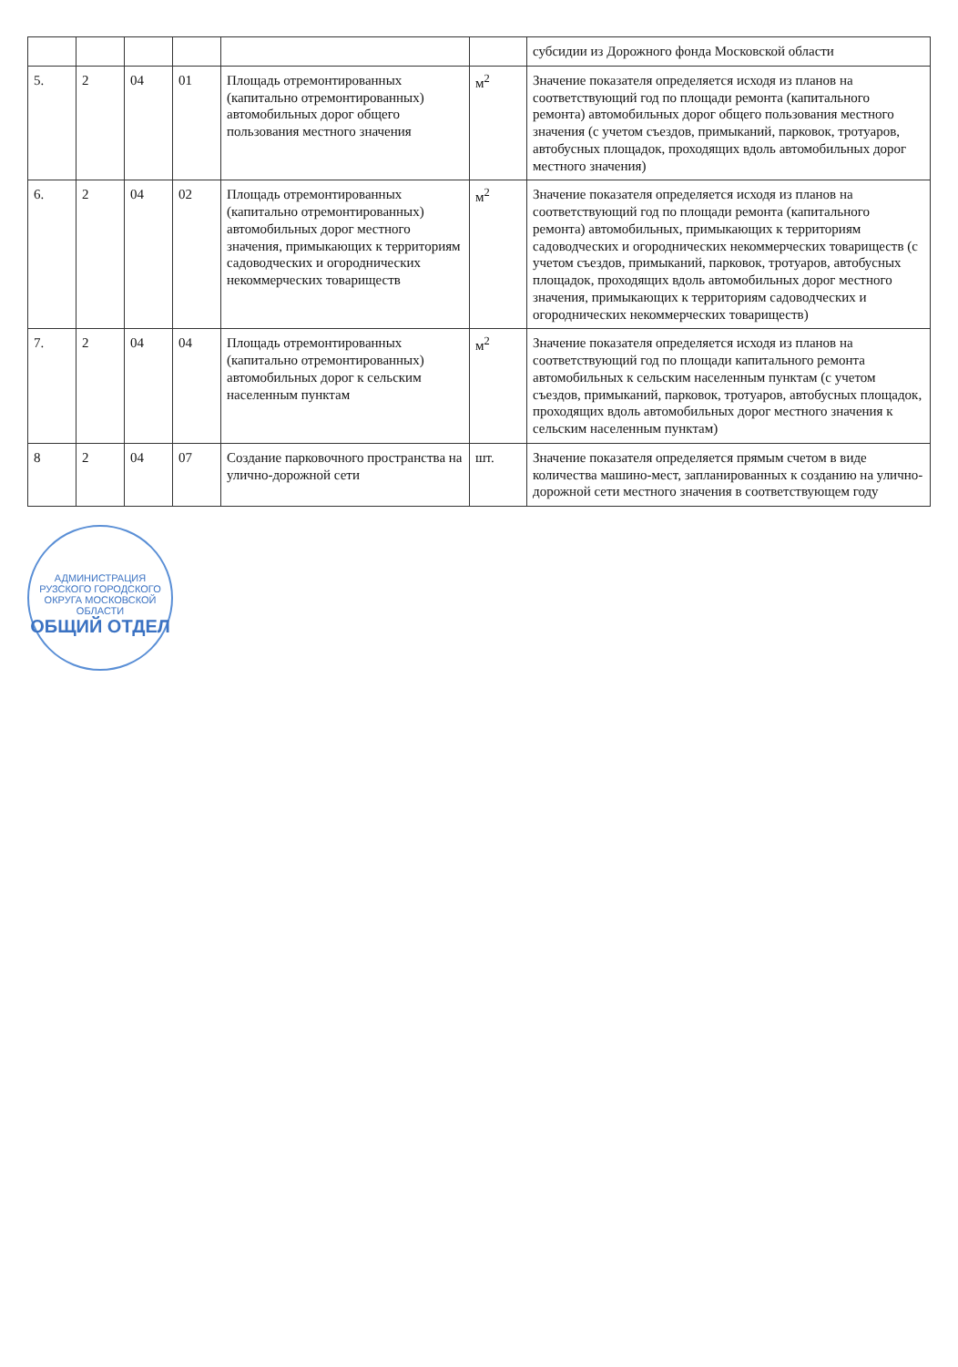| | | | | | | субсидии из Дорожного фонда Московской области |
| 5. | 2 | 04 | 01 | Площадь отремонтированных (капитально отремонтированных) автомобильных дорог общего пользования местного значения | м<sup>2</sup> | Значение показателя определяется исходя из планов на соответствующий год по площади ремонта (капитального ремонта) автомобильных дорог общего пользования местного значения (с учетом съездов, примыканий, парковок, тротуаров, автобусных площадок, проходящих вдоль автомобильных дорог местного значения) |
| 6. | 2 | 04 | 02 | Площадь отремонтированных (капитально отремонтированных) автомобильных дорог местного значения, примыкающих к территориям садоводческих и огороднических некоммерческих товариществ | м<sup>2</sup> | Значение показателя определяется исходя из планов на соответствующий год по площади ремонта (капитального ремонта) автомобильных, примыкающих к территориям садоводческих и огороднических некоммерческих товариществ (с учетом съездов, примыканий, парковок, тротуаров, автобусных площадок, проходящих вдоль автомобильных дорог местного значения, примыкающих к территориям садоводческих и огороднических некоммерческих товариществ) |
| 7. | 2 | 04 | 04 | Площадь отремонтированных (капитально отремонтированных) автомобильных дорог к сельским населенным пунктам | м<sup>2</sup> | Значение показателя определяется исходя из планов на соответствующий год по площади капитального ремонта автомобильных к сельским населенным пунктам (с учетом съездов, примыканий, парковок, тротуаров, автобусных площадок, проходящих вдоль автомобильных дорог местного значения к сельским населенным пунктам) |
| 8 | 2 | 04 | 07 | Создание парковочного пространства на улично-дорожной сети | шт. | Значение показателя определяется прямым счетом в виде количества машино-мест, запланированных к созданию на улично-дорожной сети местного значения в соответствующем году |
АДМИНИСТРАЦИЯ РУЗСКОГО ГОРОДСКОГО ОКРУГА МОСКОВСКОЙ ОБЛАСТИ
ОБЩИЙ ОТДЕЛ